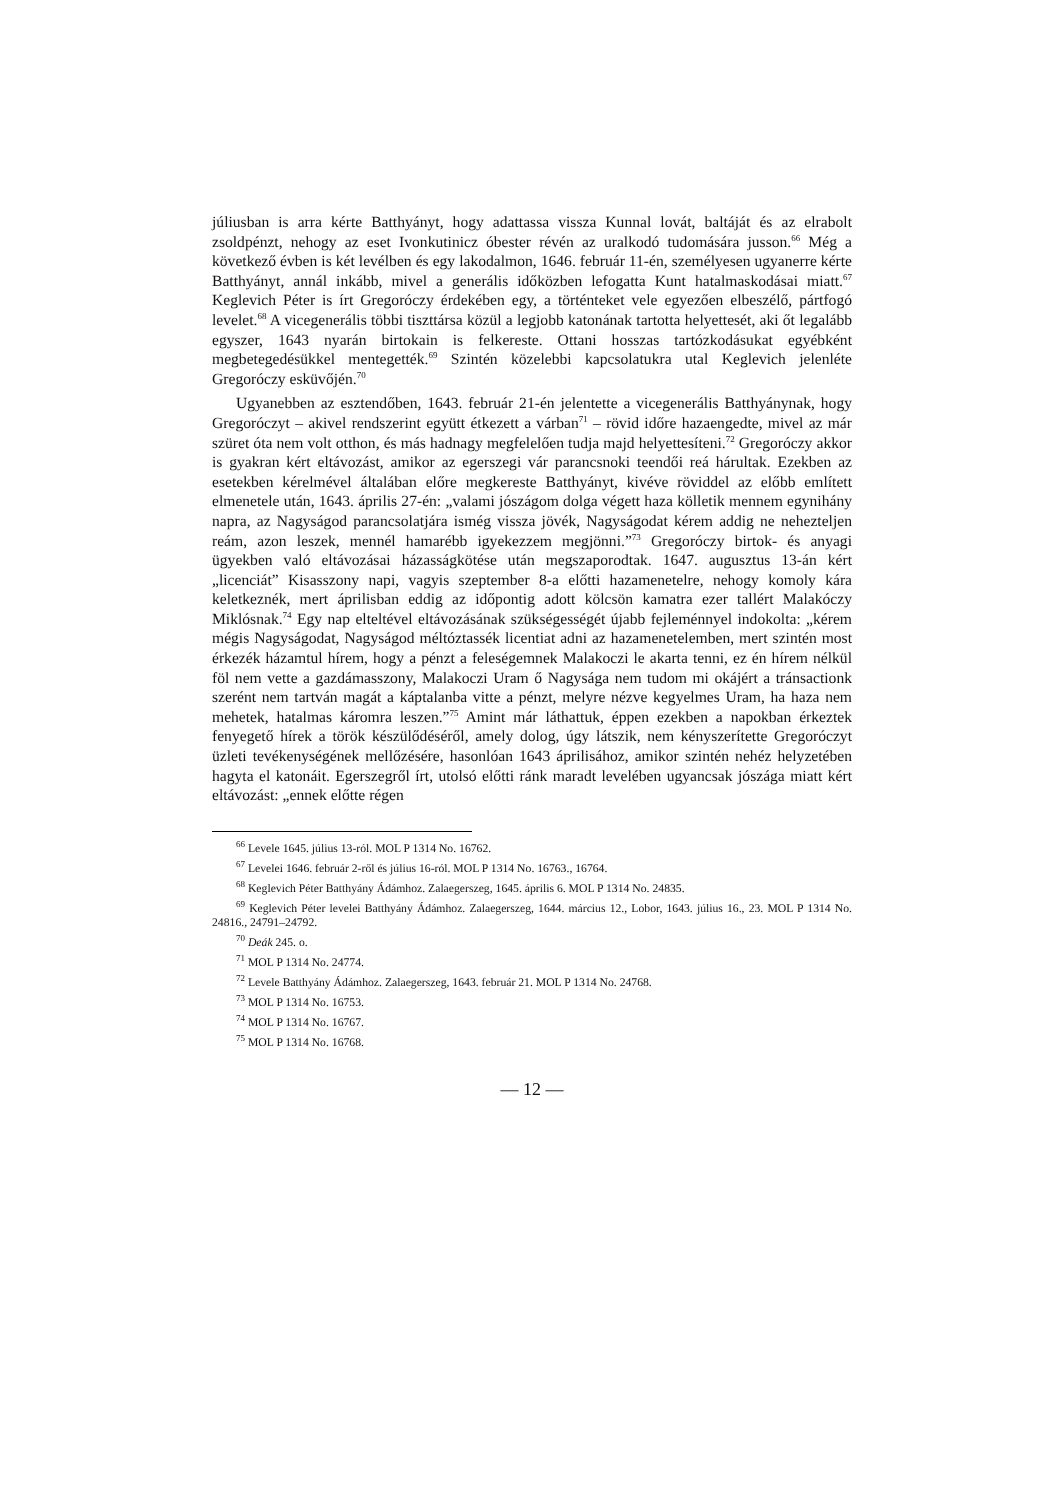júliusban is arra kérte Batthyányt, hogy adattassa vissza Kunnal lovát, baltáját és az elrabolt zsoldpénzt, nehogy az eset Ivonkutinicz óbester révén az uralkodó tudomására jusson.<sup>66</sup> Még a következő évben is két levélben és egy lakodalmon, 1646. február 11-én, személyesen ugyanerre kérte Batthyányt, annál inkább, mivel a generális időközben lefogatta Kunt hatalmaskodásai miatt.<sup>67</sup> Keglevich Péter is írt Gregoróczy érdekében egy, a történteket vele egyezően elbeszélő, pártfogó levelet.<sup>68</sup> A vicegenerális többi tiszttársa közül a legjobb katonának tartotta helyettesét, aki őt legalább egyszer, 1643 nyarán birtokain is felkereste. Ottani hosszas tartózkodásukat egyébként megbetegedésükkel mentegették.<sup>69</sup> Szintén közelebbi kapcsolatukra utal Keglevich jelenléte Gregoróczy esküvőjén.<sup>70</sup>
Ugyanebben az esztendőben, 1643. február 21-én jelentette a vicegenerális Batthyá­nynak, hogy Gregoróczyt – akivel rendszerint együtt étkezett a várban<sup>71</sup> – rövid időre hazaengedte, mivel az már szüret óta nem volt otthon, és más hadnagy megfelelően tudja majd helyettesíteni.<sup>72</sup> Gregoróczy akkor is gyakran kért eltávozást, amikor az egerszegi vár parancsnoki teendői reá hárultak. Ezekben az esetekben kérelmével általában előre megkereste Batthyányt, kivéve röviddel az előbb említett elmenetele után, 1643. április 27-én: „valami jószágom dolga végett haza kölletik mennem egynihány napra, az Nagyságod parancsolatjára ismég vissza jövék, Nagyságodat kérem addig ne nehezteljen reám, azon leszek, mennél hamarébb igyekezzem megjönni.”<sup>73</sup> Gregoróczy birtok- és anyagi ügyekben való eltávozásai házasságkötése után megszaporodtak. 1647. augusztus 13-án kért „licenciát” Kisasszony napi, vagyis szeptember 8-a előtti hazamenetelre, nehogy komoly kára keletkeznék, mert áprilisban eddig az időpontig adott kölcsön kamatra ezer tallért Malakóczy Miklósnak.<sup>74</sup> Egy nap elteltével eltávozásának szükségességét újabb fejleménnyel indokolta: „kérem mégis Nagyságodat, Nagyságod méltóztassék licentiat adni az hazamenetelemben, mert szintén most érkezék házamtul hírem, hogy a pénzt a feleségemnek Malakoczi le akarta tenni, ez én hírem nélkül föl nem vette a gazdámasszony, Malakoczi Uram ő Nagysága nem tudom mi okájért a tránsactionk szerént nem tartván magát a káptalanba vitte a pénzt, melyre nézve kegyelmes Uram, ha haza nem mehetek, hatalmas káromra leszen.”<sup>75</sup> Amint már láthattuk, éppen ezekben a napokban érkeztek fenyegető hírek a török készülődéséről, amely dolog, úgy látszik, nem kényszerítette Gregoróczyt üzleti tevékenységének mellőzésére, hasonlóan 1643 áprilisához, amikor szintén nehéz helyzetében hagyta el katonáit. Egerszegről írt, utolsó előtti ránk maradt levelében ugyancsak jószága miatt kért eltávozást: „ennek előtte régen
<sup>66</sup> Levele 1645. július 13-ról. MOL P 1314 No. 16762.
<sup>67</sup> Levelei 1646. február 2-ről és július 16-ról. MOL P 1314 No. 16763., 16764.
<sup>68</sup> Keglevich Péter Batthyány Ádámhoz. Zalaegerszeg, 1645. április 6. MOL P 1314 No. 24835.
<sup>69</sup> Keglevich Péter levelei Batthyány Ádámhoz. Zalaegerszeg, 1644. március 12., Lobor, 1643. július 16., 23. MOL P 1314 No. 24816., 24791–24792.
<sup>70</sup> Deák 245. o.
<sup>71</sup> MOL P 1314 No. 24774.
<sup>72</sup> Levele Batthyány Ádámhoz. Zalaegerszeg, 1643. február 21. MOL P 1314 No. 24768.
<sup>73</sup> MOL P 1314 No. 16753.
<sup>74</sup> MOL P 1314 No. 16767.
<sup>75</sup> MOL P 1314 No. 16768.
— 12 —